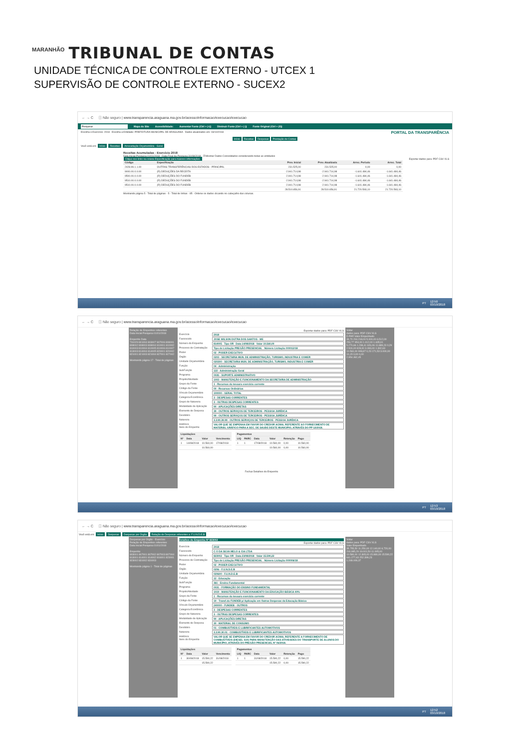MARANHÃO TRIBUNAL DE CONTAS
UNIDADE TÉCNICA DE CONTROLE EXTERNO - UTCEX 1
SUPERVISÃO DE CONTROLE EXTERNO - SUCEX2
← → C ⓘ Não seguro | www.transparencia.araguana.ma.gov.br/acessoInformacao/execucao/execucao
Mapa do Site Acessibilidade: Aumentar Fonte (Ctrl + (+)) Diminuir Fonte (Ctrl + (-)) Fonte Original (Ctrl + (0))
Escolha o Exercício: 2018 Escolha a Entidade: PREFEITURA MUNICIPAL DE ARAGUANA Dados atualizados em: 03/10/2018 PORTAL DA TRANSPARÊNCIA
Início Receitas Despesas Prestação de Contas
Você está em: Início Receitas Arrecadação Orçamentária - Geral
Receitas Acumuladas - Exercício 2018
Data Inicial Pesquisa 01/01/2018 Data Final da Pesquisa 31/08/2018 ☑ Mostrar Dados Consolidados considerando todas as entidades
Clique nos links na coluna Especificação para maiores informações. Exportar dados para: PDF CSV XLS
| Código | Especificação | Prev. Inicial | Prev. Atualizada | Arrec. Período | Arrec. Total |
| --- | --- | --- | --- | --- | --- |
| 2428.99.1.1.00 | OUTRAS TRANSFERÊNCIAS DOS ESTADOS - PRINCIPAL | 231.525,00 | 231.525,00 | 0,00 | 0,00 |
| 9000.00.0.0.00 | (R) DEDUÇÕES DA RECEITA | -2.941.714,98 | -2.941.714,98 | -1.641.484,46 | -1.641.484,46 |
| 9500.00.0.0.00 | (R) DEDUÇÕES DO FUNDEB | -2.941.714,98 | -2.941.714,98 | -1.641.484,46 | -1.641.484,46 |
| 9510.00.0.0.00 | (R) DEDUÇÕES DO FUNDEB | -2.941.714,98 | -2.941.714,98 | -1.641.484,46 | -1.641.484,46 |
| 9510.00.0.0.00 | (R) DEDUÇÕES DO FUNDEB | -2.941.714,98 | -2.941.714,98 | -1.641.484,46 | -1.641.484,46 |
| | | 28.510.656,91 | 28.510.656,91 | 21.720.593,10 | 21.720.593,10 |
Mostrando página 5 - Total de páginas - 5 - Total de linhas - 85 - Ordene os dados clicando no cabeçalho das colunas.
PT 12:50
03/10/2018
← → C ⓘ Não seguro | www.transparencia.araguana.ma.gov.br/acessoInformacao/execucao/execucao
Relação de Empenhos referentes
Data Inicial Pesquisa 01/01/2018
Empenho Data
731029 801004 803007 807006 808001 808002 808003 808004 810001 810002 810003 810004 810005 810006 810007 813003 814004 814005 820001 820002 821001 821003 821004 827001 827002
Mostrando página 17 - Total de páginas
Exportar dados para: PDF CSV XLS
Exercício 2018
Favorecido JOSE WILSON DUTRA DOS SANTOS - ME
Número do Empenho 814005 Tipo OR Data 14/08/2018 Valor 10.560,00
Processo de Contratação Tipo de Licitação PREGÃO PRESENCIAL Número Licitação 000012/18
Poder 02 - PODER EXECUTIVO
Órgão 0203 - SECRETARIA MUN. DE ADMINISTRAÇÃO, TURISMO, INDUSTRIA E COMER
Unidade Orçamentária 020300 - SECRETARIA MUN. DE ADMINISTRAÇÃO, TURISMO, INDUSTRIA E COMER
Função 04 - Administração
SubFunção 122 - Administração Geral
Programa 0035 - SUPORTE ADMINISTRATIVO
Projeto/Atividade 1003 - MANUTENÇÃO E FUNCIONAMENTO DA SECRETARIA DE ADMINISTRAÇÃO
Grupo da Fonte 1 - Recursos do tesouro exercício corrente
Código da Fonte 00 - Recursos Ordinários
Vínculo Orçamentário 100000 - GERAL TOTAL
Categoria Econômica 3 - DESPESAS CORRENTES
Grupo de Natureza 3 - OUTRAS DESPESAS CORRENTES
Modalidade de Aplicação 90 - APLICAÇÕES DIRETAS
Elemento de Despesa 39 - OUTROS SERVIÇOS DE TERCEIROS - PESSOA JURÍDICA
Desdobro 99 - OUTROS SERVIÇOS DE TERCEIROS - PESSOA JURÍDICA
Natureza 3.3.90.39.99 - OUTROS SERVIÇOS DE TERCEIROS - PESSOA JURÍDICA
Histórico
Itens do Empenho VALOR QUE SE EMPENHA EM FAVOR DO CREDOR ACIMA, REFERENTE AO FORNECIMENTO DE MATERIAL GRÁFICO PARA A SEC. DE SAUDE DESTE MUNICIPIO, ATRAVÉS DO PP 12/2018.
| Liquidações | | | |
| --- | --- | --- | --- |
| Nº | Data | Valor | Vencimento |
| 1 | 14/08/2018 | 10.560,00 | 17/08/2018 |
| | | 10.560,00 | |
| Pagamentos | | | | | |
| --- | --- | --- | --- | --- | --- |
| LIQ | PARC | Data | Valor | Retenção | Pago |
| 1 | 1 | 17/08/2018 | 10.560,00 | 0,00 | 10.560,00 |
| | | | 10.560,00 | 0,00 | 10.560,00 |
Fechar Detalhes do Empenho
Voltar
dados para: PDF CSV XLS
D PAR Valor Empenhado
39,70 204.218,00 5.000,00 6.512,00 253,77 954,00 1.012,00 1.635,91 5.270,66 1.238,41 626,06 11.889,23 0,29 2.500,00 828,00 3.393,00 1.392,63 10.560,00 908,87 0,23 171,53 3.000,00 10,15 0,00 0,00
2.954.362,45
PT 12:53
03/10/2018
← → C ⓘ Não seguro | www.transparencia.araguana.ma.gov.br/acessoInformacao/execucao/execucao
Você está em: Início Despesas Despesas por Órgão Relação de Despesas referentes a: F.U.N.D.E.B
Despesas por Orgão - Exercício
Relação de Empenhos referentes
Data Inicial Pesquisa 01/01/2018
Empenho
803001 807001 807002 807003 807004 813001 814001 814002 816001 823001 823002 831002 831003
Mostrando página 1 - Total de páginas
Detalhes do Empenho Nº 823002
Exportar dados para: PDF CSV XLS
Exercício 2018
Favorecido C O DA SILVA MELO & CIA LTDA
Número do Empenho 823002 Tipo OR Data 23/08/2018 Valor 15.590,22
Processo de Contratação Tipo de Licitação PREGÃO PRESENCIAL Número Licitação 000006/18
Poder 02 - PODER EXECUTIVO
Órgão 0206 - F.U.N.D.E.B
Unidade Orçamentária 020600 - F.U.N.D.E.B
Função 12 - Educação
SubFunção 361 - Ensino Fundamental
Programa 0031 - FORMAÇÃO DO ENSINO FUNDAMENTAL
Projeto/Atividade 1019 - MANUTENÇÃO E FUNCIONAMENTO DA EDUCAÇÃO BÁSICA 40%
Grupo da Fonte 1 - Recursos do tesouro exercício corrente
Código da Fonte 19 - Transf.do FUNDEB p/ Aplicação em Outras Despesas da Educação Básica
Vínculo Orçamentário 240000 - FUNDEB - OUTROS
Categoria Econômica 3 - DESPESAS CORRENTES
Grupo de Natureza 3 - OUTRAS DESPESAS CORRENTES
Modalidade de Aplicação 90 - APLICAÇÕES DIRETAS
Elemento de Despesa 30 - MATERIAL DE CONSUMO
Desdobro 01 - COMBUSTÍVEIS E LUBRIFICANTES AUTOMOTIVOS
Natureza 3.3.90.30.01 - COMBUSTÍVEIS E LUBRIFICANTES AUTOMOTIVOS
Histórico
Itens do Empenho VALOR QUE SE EMPENHA EM FAVOR DO CREDOR ACIMA, REFERENTE A FORNECIMENTO DE COMBUSTÍVEIS (DIESEL S10) PARA MANUTENÇÃO DAS ATIVIDADES DO TRANSPORTE DE ALUNOS DO MUNICÍPIO, ATRAVÉS DO PREGÃO PRESENCIAL Nº 06/2018.
| Liquidações | | | |
| --- | --- | --- | --- |
| Nº | Data | Valor | Vencimento |
| 1 | 30/08/2018 | 15.590,22 | 31/08/2018 |
| | | 15.590,22 | |
| Pagamentos | | | | | |
| --- | --- | --- | --- | --- | --- |
| LIQ | PARC | Data | Valor | Retenção | Pago |
| 1 | 1 | 31/08/2018 | 15.590,22 | 0,00 | 15.590,22 |
| | | | 15.590,22 | 0,00 | 15.590,22 |
Voltar
dados para: PDF CSV XLS
Valor Empenhado
35.755,50 11.250,00 12.140,00 6.720,00 203.985,29 19.001,50 11.005,00 10.580,00 12.365,00 15.980,00 15.590,22 641.277,63 252.399,23
1.248.009,37
PT 12:52
03/10/2018